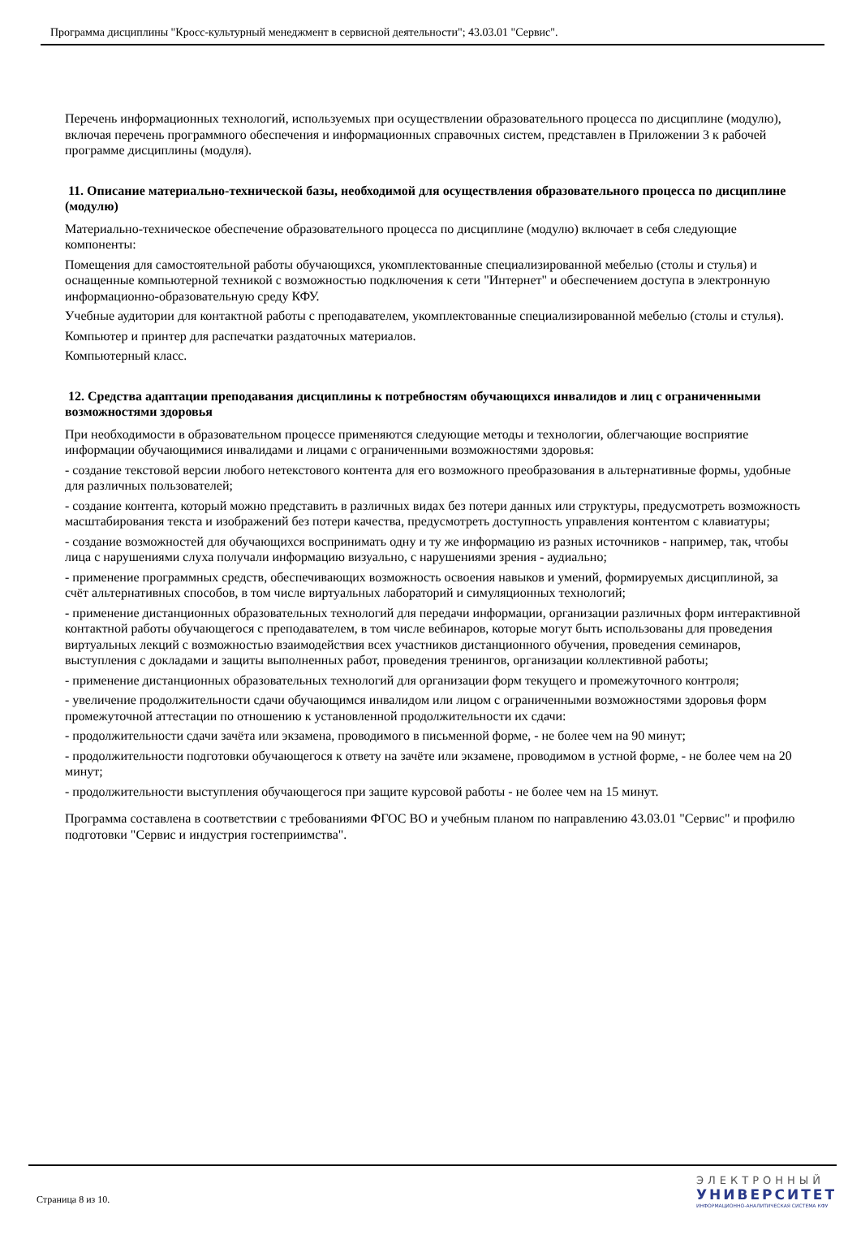Программа дисциплины "Кросс-культурный менеджмент в сервисной деятельности"; 43.03.01 "Сервис".
Перечень информационных технологий, используемых при осуществлении образовательного процесса по дисциплине (модулю), включая перечень программного обеспечения и информационных справочных систем, представлен в Приложении 3 к рабочей программе дисциплины (модуля).
11. Описание материально-технической базы, необходимой для осуществления образовательного процесса по дисциплине (модулю)
Материально-техническое обеспечение образовательного процесса по дисциплине (модулю) включает в себя следующие компоненты:
Помещения для самостоятельной работы обучающихся, укомплектованные специализированной мебелью (столы и стулья) и оснащенные компьютерной техникой с возможностью подключения к сети "Интернет" и обеспечением доступа в электронную информационно-образовательную среду КФУ.
Учебные аудитории для контактной работы с преподавателем, укомплектованные специализированной мебелью (столы и стулья).
Компьютер и принтер для распечатки раздаточных материалов.
Компьютерный класс.
12. Средства адаптации преподавания дисциплины к потребностям обучающихся инвалидов и лиц с ограниченными возможностями здоровья
При необходимости в образовательном процессе применяются следующие методы и технологии, облегчающие восприятие информации обучающимися инвалидами и лицами с ограниченными возможностями здоровья:
- создание текстовой версии любого нетекстового контента для его возможного преобразования в альтернативные формы, удобные для различных пользователей;
- создание контента, который можно представить в различных видах без потери данных или структуры, предусмотреть возможность масштабирования текста и изображений без потери качества, предусмотреть доступность управления контентом с клавиатуры;
- создание возможностей для обучающихся воспринимать одну и ту же информацию из разных источников - например, так, чтобы лица с нарушениями слуха получали информацию визуально, с нарушениями зрения - аудиально;
- применение программных средств, обеспечивающих возможность освоения навыков и умений, формируемых дисциплиной, за счёт альтернативных способов, в том числе виртуальных лабораторий и симуляционных технологий;
- применение дистанционных образовательных технологий для передачи информации, организации различных форм интерактивной контактной работы обучающегося с преподавателем, в том числе вебинаров, которые могут быть использованы для проведения виртуальных лекций с возможностью взаимодействия всех участников дистанционного обучения, проведения семинаров, выступления с докладами и защиты выполненных работ, проведения тренингов, организации коллективной работы;
- применение дистанционных образовательных технологий для организации форм текущего и промежуточного контроля;
- увеличение продолжительности сдачи обучающимся инвалидом или лицом с ограниченными возможностями здоровья форм промежуточной аттестации по отношению к установленной продолжительности их сдачи:
- продолжительности сдачи зачёта или экзамена, проводимого в письменной форме, - не более чем на 90 минут;
- продолжительности подготовки обучающегося к ответу на зачёте или экзамене, проводимом в устной форме, - не более чем на 20 минут;
- продолжительности выступления обучающегося при защите курсовой работы - не более чем на 15 минут.
Программа составлена в соответствии с требованиями ФГОС ВО и учебным планом по направлению 43.03.01 "Сервис" и профилю подготовки "Сервис и индустрия гостеприимства".
Страница 8 из 10.
ЭЛЕКТРОННЫЙ
УНИВЕРСИТЕТ
ИНФОРМАЦИОННО-АНАЛИТИЧЕСКАЯ СИСТЕМА КФУ